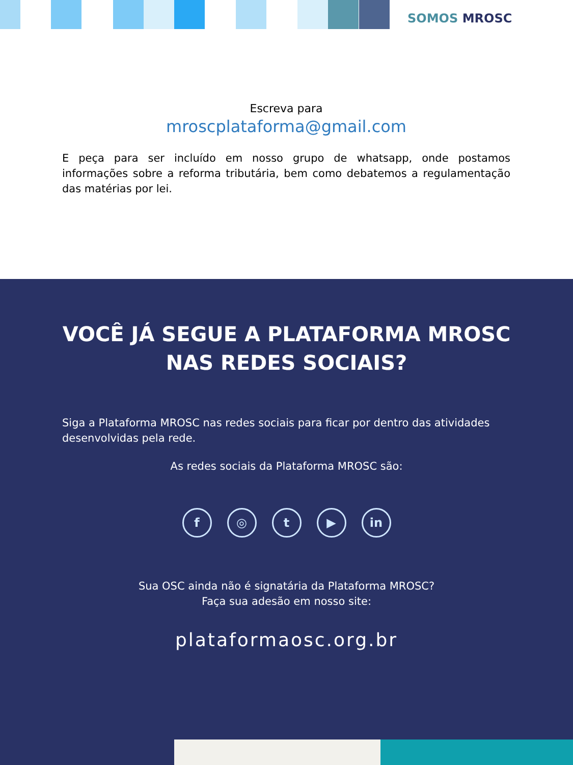SOMOS MROSC
Escreva para
mroscplataforma@gmail.com
E peça para ser incluído em nosso grupo de whatsapp, onde postamos informações sobre a reforma tributária, bem como debatemos a regulamentação das matérias por lei.
VOCÊ JÁ SEGUE A PLATAFORMA MROSC
NAS REDES SOCIAIS?
Siga a Plataforma MROSC nas redes sociais para ficar por dentro das atividades desenvolvidas pela rede.
As redes sociais da Plataforma MROSC são:
f ◎ t ▶ in
Sua OSC ainda não é signatária da Plataforma MROSC?
Faça sua adesão em nosso site:
plataformaosc.org.br